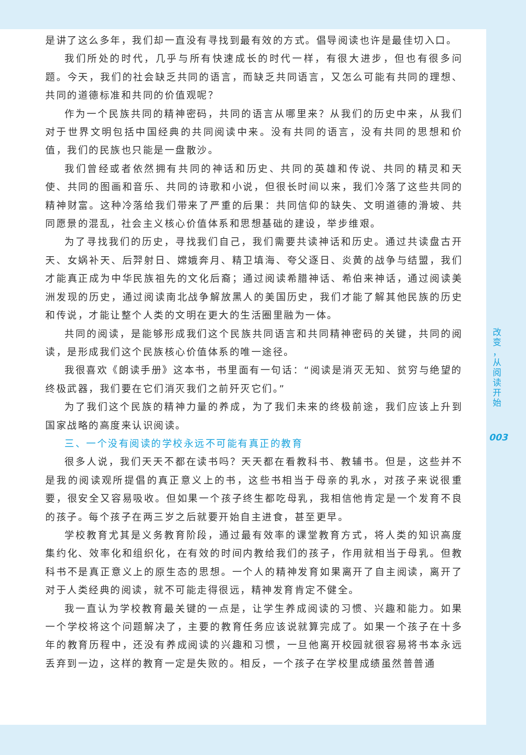是讲了这么多年，我们却一直没有寻找到最有效的方式。倡导阅读也许是最佳切入口。
我们所处的时代，几乎与所有快速成长的时代一样，有很大进步，但也有很多问题。今天，我们的社会缺乏共同的语言，而缺乏共同语言，又怎么可能有共同的理想、共同的道德标准和共同的价值观呢？
作为一个民族共同的精神密码，共同的语言从哪里来？从我们的历史中来，从我们对于世界文明包括中国经典的共同阅读中来。没有共同的语言，没有共同的思想和价值，我们的民族也只能是一盘散沙。
我们曾经或者依然拥有共同的神话和历史、共同的英雄和传说、共同的精灵和天使、共同的图画和音乐、共同的诗歌和小说，但很长时间以来，我们冷落了这些共同的精神财富。这种冷落给我们带来了严重的后果：共同信仰的缺失、文明道德的滑坡、共同愿景的混乱，社会主义核心价值体系和思想基础的建设，举步维艰。
为了寻找我们的历史，寻找我们自己，我们需要共读神话和历史。通过共读盘古开天、女娲补天、后羿射日、嫦娥奔月、精卫填海、夸父逐日、炎黄的战争与结盟，我们才能真正成为中华民族祖先的文化后裔；通过阅读希腊神话、希伯来神话，通过阅读美洲发现的历史，通过阅读南北战争解放黑人的美国历史，我们才能了解其他民族的历史和传说，才能让整个人类的文明在更大的生活圈里融为一体。
共同的阅读，是能够形成我们这个民族共同语言和共同精神密码的关键，共同的阅读，是形成我们这个民族核心价值体系的唯一途径。
我很喜欢《朗读手册》这本书，书里面有一句话：“阅读是消灭无知、贫穷与绝望的终极武器，我们要在它们消灭我们之前歼灭它们。”
为了我们这个民族的精神力量的养成，为了我们未来的终极前途，我们应该上升到国家战略的高度来认识阅读。
三、一个没有阅读的学校永远不可能有真正的教育
很多人说，我们天天不都在读书吗？天天都在看教科书、教辅书。但是，这些并不是我的阅读观所提倡的真正意义上的书，这些书相当于母亲的乳水，对孩子来说很重要，很安全又容易吸收。但如果一个孩子终生都吃母乳，我相信他肯定是一个发育不良的孩子。每个孩子在两三岁之后就要开始自主进食，甚至更早。
学校教育尤其是义务教育阶段，通过最有效率的课堂教育方式，将人类的知识高度集约化、效率化和组织化，在有效的时间内教给我们的孩子，作用就相当于母乳。但教科书不是真正意义上的原生态的思想。一个人的精神发育如果离开了自主阅读，离开了对于人类经典的阅读，就不可能走得很远，精神发育肯定不健全。
我一直认为学校教育最关键的一点是，让学生养成阅读的习惯、兴趣和能力。如果一个学校将这个问题解决了，主要的教育任务应该说就算完成了。如果一个孩子在十多年的教育历程中，还没有养成阅读的兴趣和习惯，一旦他离开校园就很容易将书本永远丢弃到一边，这样的教育一定是失败的。相反，一个孩子在学校里成绩虽然普普通
改
变
，
从
阅
读
开
始
003